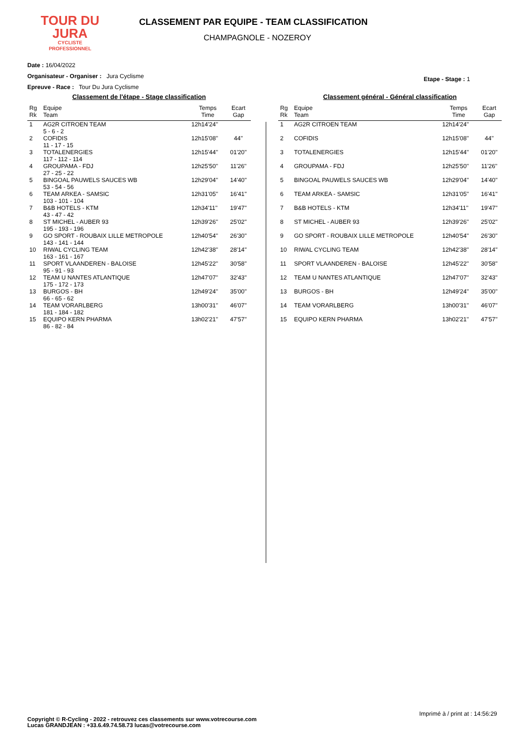TOUR DU
JURA
CYCLISTE
PROFESSIONNEL
CLASSEMENT PAR EQUIPE - TEAM CLASSIFICATION
CHAMPAGNOLE - NOZEROY
Date : 16/04/2022
Organisateur - Organiser : Jura Cyclisme
Epreuve - Race : Tour Du Jura Cyclisme
Etape - Stage : 1
Classement de l'étape - Stage classification
| Rg Rk | Equipe Team | Temps Time | Ecart Gap |
| --- | --- | --- | --- |
| 1 | AG2R CITROEN TEAM 5 - 6 - 2 | 12h14'24'' | |
| 2 | COFIDIS 11 - 17 - 15 | 12h15'08'' | 44'' |
| 3 | TOTALENERGIES 117 - 112 - 114 | 12h15'44'' | 01'20'' |
| 4 | GROUPAMA - FDJ 27 - 25 - 22 | 12h25'50'' | 11'26'' |
| 5 | BINGOAL PAUWELS SAUCES WB 53 - 54 - 56 | 12h29'04'' | 14'40'' |
| 6 | TEAM ARKEA - SAMSIC 103 - 101 - 104 | 12h31'05'' | 16'41'' |
| 7 | B&B HOTELS - KTM 43 - 47 - 42 | 12h34'11'' | 19'47'' |
| 8 | ST MICHEL - AUBER 93 195 - 193 - 196 | 12h39'26'' | 25'02'' |
| 9 | GO SPORT - ROUBAIX LILLE METROPOLE 143 - 141 - 144 | 12h40'54'' | 26'30'' |
| 10 | RIWAL CYCLING TEAM 163 - 161 - 167 | 12h42'38'' | 28'14'' |
| 11 | SPORT VLAANDEREN - BALOISE 95 - 91 - 93 | 12h45'22'' | 30'58'' |
| 12 | TEAM U NANTES ATLANTIQUE 175 - 172 - 173 | 12h47'07'' | 32'43'' |
| 13 | BURGOS - BH 66 - 65 - 62 | 12h49'24'' | 35'00'' |
| 14 | TEAM VORARLBERG 181 - 184 - 182 | 13h00'31'' | 46'07'' |
| 15 | EQUIPO KERN PHARMA 86 - 82 - 84 | 13h02'21'' | 47'57'' |
Classement général - Général classification
| Rg Rk | Equipe Team | Temps Time | Ecart Gap |
| --- | --- | --- | --- |
| 1 | AG2R CITROEN TEAM | 12h14'24'' | |
| 2 | COFIDIS | 12h15'08'' | 44'' |
| 3 | TOTALENERGIES | 12h15'44'' | 01'20'' |
| 4 | GROUPAMA - FDJ | 12h25'50'' | 11'26'' |
| 5 | BINGOAL PAUWELS SAUCES WB | 12h29'04'' | 14'40'' |
| 6 | TEAM ARKEA - SAMSIC | 12h31'05'' | 16'41'' |
| 7 | B&B HOTELS - KTM | 12h34'11'' | 19'47'' |
| 8 | ST MICHEL - AUBER 93 | 12h39'26'' | 25'02'' |
| 9 | GO SPORT - ROUBAIX LILLE METROPOLE | 12h40'54'' | 26'30'' |
| 10 | RIWAL CYCLING TEAM | 12h42'38'' | 28'14'' |
| 11 | SPORT VLAANDEREN - BALOISE | 12h45'22'' | 30'58'' |
| 12 | TEAM U NANTES ATLANTIQUE | 12h47'07'' | 32'43'' |
| 13 | BURGOS - BH | 12h49'24'' | 35'00'' |
| 14 | TEAM VORARLBERG | 13h00'31'' | 46'07'' |
| 15 | EQUIPO KERN PHARMA | 13h02'21'' | 47'57'' |
Imprimé à / print at : 14:56:29
Copyright © R-Cycling - 2022 - retrouvez ces classements sur www.votrecourse.com
Lucas GRANDJEAN : +33.6.49.74.58.73 lucas@votrecourse.com